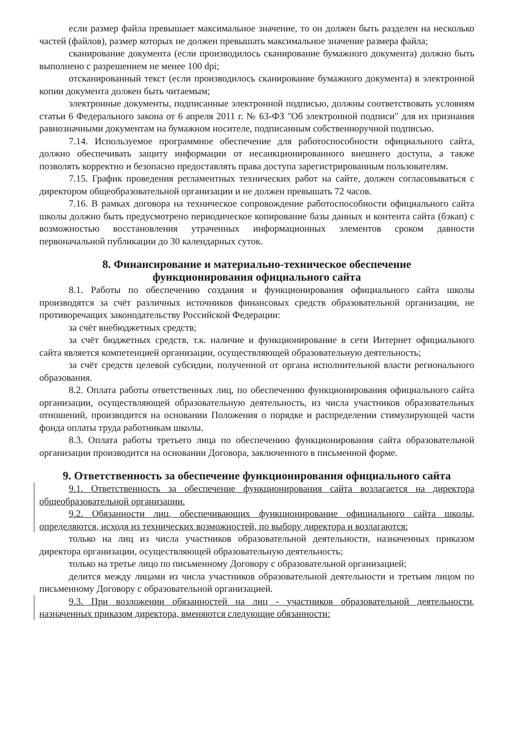если размер файла превышает максимальное значение, то он должен быть разделен на несколько частей (файлов), размер которых не должен превышать максимальное значение размера файла;
сканирование документа (если производилось сканирование бумажного документа) должно быть выполнено с разрешением не менее 100 dpi;
отсканированный текст (если производилось сканирование бумажного документа) в электронной копии документа должен быть читаемым;
электронные документы, подписанные электронной подписью, должны соответствовать условиям статьи 6 Федерального закона от 6 апреля 2011 г. № 63-ФЗ "Об электронной подписи" для их признания равнозначными документам на бумажном носителе, подписанным собственноручной подписью.
7.14. Используемое программное обеспечение для работоспособности официального сайта, должно обеспечивать защиту информации от несанкционированного внешнего доступа, а также позволять корректно и безопасно предоставлять права доступа зарегистрированным пользователям.
7.15. График проведения регламентных технических работ на сайте, должен согласовываться с директором общеобразовательной организации и не должен превышать 72 часов.
7.16. В рамках договора на техническое сопровождение работоспособности официального сайта школы должно быть предусмотрено периодическое копирование базы данных и контента сайта (бэкап) с возможностью восстановления утраченных информационных элементов сроком давности первоначальной публикации до 30 календарных суток.
8. Финансирование и материально-техническое обеспечение
функционирования официального сайта
8.1. Работы по обеспечению создания и функционирования официального сайта школы производятся за счёт различных источников финансовых средств образовательной организации, не противоречащих законодательству Российской Федерации:
за счёт внебюджетных средств;
за счёт бюджетных средств, т.к. наличие и функционирование в сети Интернет официального сайта является компетенцией организации, осуществляющей образовательную деятельность;
за счёт средств целевой субсидии, полученной от органа исполнительной власти регионального образования.
8.2. Оплата работы ответственных лиц, по обеспечению функционирования официального сайта организации, осуществляющей образовательную деятельность, из числа участников образовательных отношений, производится на основании Положения о порядке и распределении стимулирующей части фонда оплаты труда работникам школы.
8.3. Оплата работы третьего лица по обеспечению функционирования сайта образовательной организации производится на основании Договора, заключенного в письменной форме.
9. Ответственность за обеспечение функционирования официального сайта
9.1. Ответственность за обеспечение функционирования сайта возлагается на директора общеобразовательной организации.
9.2. Обязанности лиц, обеспечивающих функционирование официального сайта школы, определяются, исходя из технических возможностей, по выбору директора и возлагаются:
только на лиц из числа участников образовательной деятельности, назначенных приказом директора организации, осуществляющей образовательную деятельность;
только на третье лицо по письменному Договору с образовательной организацией;
делится между лицами из числа участников образовательной деятельности и третьим лицом по письменному Договору с образовательной организацией.
9.3. При возложении обязанностей на лиц - участников образовательной деятельности, назначенных приказом директора, вменяются следующие обязанности: